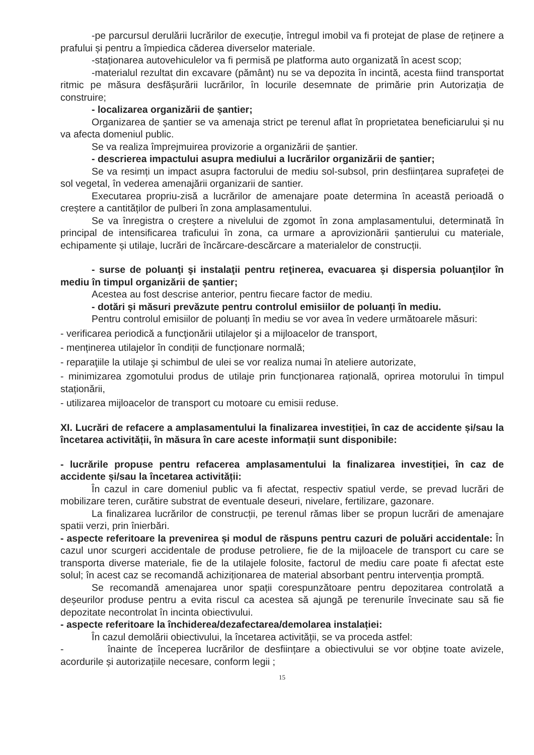-pe parcursul derulării lucrărilor de execuție, întregul imobil va fi protejat de plase de reținere a prafului și pentru a împiedica căderea diverselor materiale.
-staționarea autovehiculelor va fi permisă pe platforma auto organizată în acest scop;
-materialul rezultat din excavare (pământ) nu se va depozita în incintă, acesta fiind transportat ritmic pe măsura desfășurării lucrărilor, în locurile desemnate de primărie prin Autorizația de construire;
- localizarea organizării de șantier;
Organizarea de șantier se va amenaja strict pe terenul aflat în proprietatea beneficiarului și nu va afecta domeniul public.
Se va realiza împrejmuirea provizorie a organizării de șantier.
- descrierea impactului asupra mediului a lucrărilor organizării de șantier;
Se va resimți un impact asupra factorului de mediu sol-subsol, prin desființarea suprafeței de sol vegetal, în vederea amenajării organizarii de santier.
Executarea propriu-zisă a lucrărilor de amenajare poate determina în această perioadă o creștere a cantităților de pulberi în zona amplasamentului.
Se va înregistra o creștere a nivelului de zgomot în zona amplasamentului, determinată în principal de intensificarea traficului în zona, ca urmare a aprovizionării șantierului cu materiale, echipamente și utilaje, lucrări de încărcare-descărcare a materialelor de construcții.
- surse de poluanţi şi instalaţii pentru reţinerea, evacuarea şi dispersia poluanţilor în mediu în timpul organizării de șantier;
Acestea au fost descrise anterior, pentru fiecare factor de mediu.
- dotări și măsuri prevăzute pentru controlul emisiilor de poluanți în mediu.
Pentru controlul emisiilor de poluanți în mediu se vor avea în vedere următoarele măsuri:
- verificarea periodică a funcţionării utilajelor şi a mijloacelor de transport,
- menținerea utilajelor în condiții de funcționare normală;
- reparaţiile la utilaje şi schimbul de ulei se vor realiza numai în ateliere autorizate,
- minimizarea zgomotului produs de utilaje prin funcționarea rațională, oprirea motorului în timpul staționării,
- utilizarea mijloacelor de transport cu motoare cu emisii reduse.
XI. Lucrări de refacere a amplasamentului la finalizarea investiției, în caz de accidente și/sau la încetarea activității, în măsura în care aceste informații sunt disponibile:
- lucrările propuse pentru refacerea amplasamentului la finalizarea investiției, în caz de accidente și/sau la încetarea activității:
În cazul in care domeniul public va fi afectat, respectiv spatiul verde, se prevad lucrări de mobilizare teren, curătire substrat de eventuale deseuri, nivelare, fertilizare, gazonare.
La finalizarea lucrărilor de construcții, pe terenul rămas liber se propun lucrări de amenajare spatii verzi, prin înierbări.
- aspecte referitoare la prevenirea și modul de răspuns pentru cazuri de poluări accidentale: În cazul unor scurgeri accidentale de produse petroliere, fie de la mijloacele de transport cu care se transporta diverse materiale, fie de la utilajele folosite, factorul de mediu care poate fi afectat este solul; în acest caz se recomandă achiziționarea de material absorbant pentru intervenția promptă.
Se recomandă amenajarea unor spații corespunzătoare pentru depozitarea controlată a deșeurilor produse pentru a evita riscul ca acestea să ajungă pe terenurile învecinate sau să fie depozitate necontrolat în incinta obiectivului.
- aspecte referitoare la închiderea/dezafectarea/demolarea instalației:
În cazul demolării obiectivului, la încetarea activității, se va proceda astfel:
- înainte de începerea lucrărilor de desființare a obiectivului se vor obține toate avizele, acordurile și autorizațiile necesare, conform legii ;
15